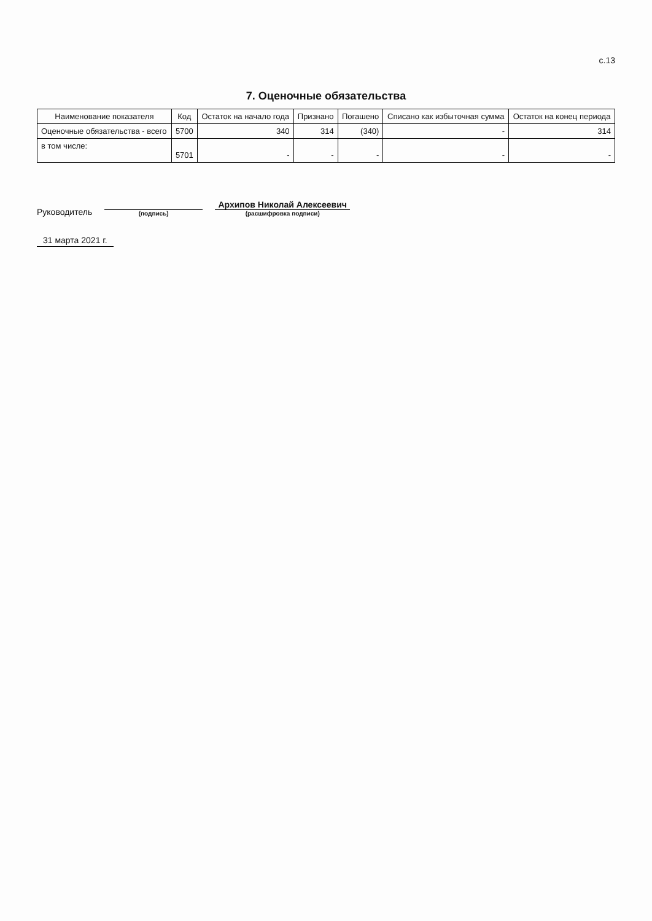с.13
7. Оценочные обязательства
| Наименование показателя | Код | Остаток на начало года | Признано | Погашено | Списано как избыточная сумма | Остаток на конец периода |
| --- | --- | --- | --- | --- | --- | --- |
| Оценочные обязательства - всего | 5700 | 340 | 314 | (340) | - | 314 |
| в том числе: | 5701 | - | - | - | - | - |
Руководитель
(подпись)
Архипов Николай Алексеевич
(расшифровка подписи)
31 марта 2021 г.